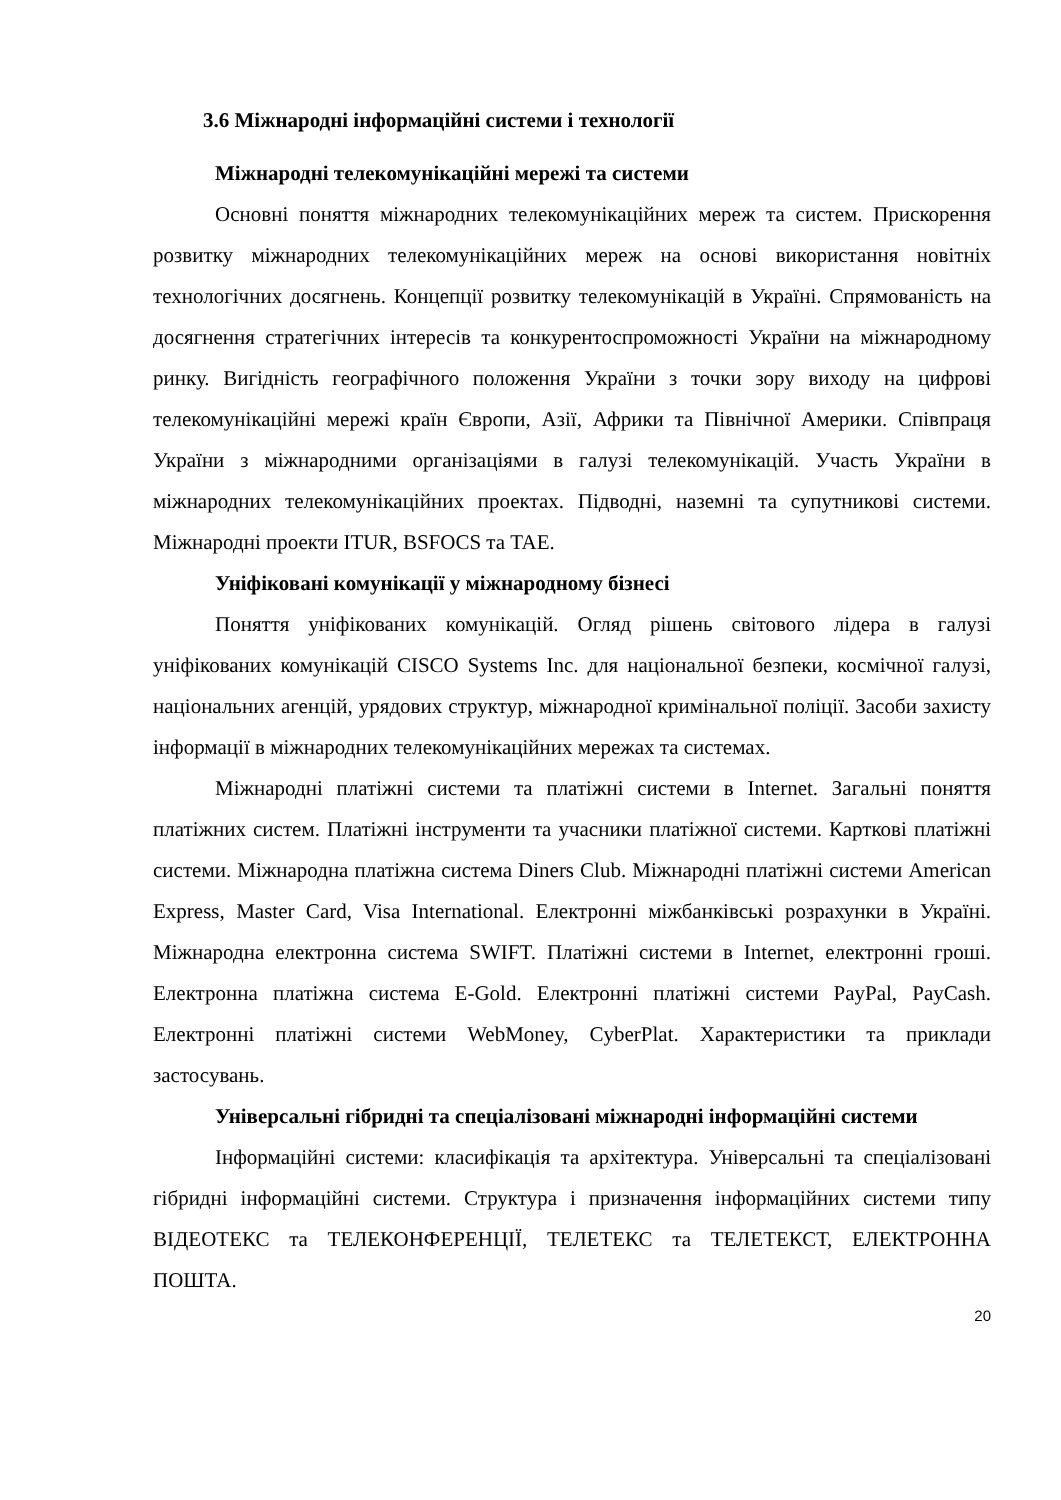3.6 Міжнародні інформаційні системи і технології
Міжнародні телекомунікаційні мережі та системи
Основні поняття міжнародних телекомунікаційних мереж та систем. Прискорення розвитку міжнародних телекомунікаційних мереж на основі використання новітніх технологічних досягнень. Концепції розвитку телекомунікацій в Україні. Спрямованість на досягнення стратегічних інтересів та конкурентоспроможності України на міжнародному ринку. Вигідність географічного положення України з точки зору виходу на цифрові телекомунікаційні мережі країн Європи, Азії, Африки та Північної Америки. Співпраця України з міжнародними організаціями в галузі телекомунікацій. Участь України в міжнародних телекомунікаційних проектах. Підводні, наземні та супутникові системи. Міжнародні проекти ITUR, BSFOCS та TAE.
Уніфіковані комунікації у міжнародному бізнесі
Поняття уніфікованих комунікацій. Огляд рішень світового лідера в галузі уніфікованих комунікацій CISCO Systems Inc. для національної безпеки, космічної галузі, національних агенцій, урядових структур, міжнародної кримінальної поліції. Засоби захисту інформації в міжнародних телекомунікаційних мережах та системах.
Міжнародні платіжні системи та платіжні системи в Internet. Загальні поняття платіжних систем. Платіжні інструменти та учасники платіжної системи. Карткові платіжні системи. Міжнародна платіжна система Diners Club. Міжнародні платіжні системи American Express, Master Card, Visa International. Електронні міжбанківські розрахунки в Україні. Міжнародна електронна система SWIFT. Платіжні системи в Internet, електронні гроші. Електронна платіжна система E-Gold. Електронні платіжні системи PayPal, PayCash. Електронні платіжні системи WebMoney, CyberPlat. Характеристики та приклади застосувань.
Універсальні гібридні та спеціалізовані міжнародні інформаційні системи
Інформаційні системи: класифікація та архітектура. Універсальні та спеціалізовані гібридні інформаційні системи. Структура і призначення інформаційних системи типу ВІДЕОТЕКС та ТЕЛЕКОНФЕРЕНЦІЇ, ТЕЛЕТЕКС та ТЕЛЕТЕКСТ, ЕЛЕКТРОННА ПОШТА.
20